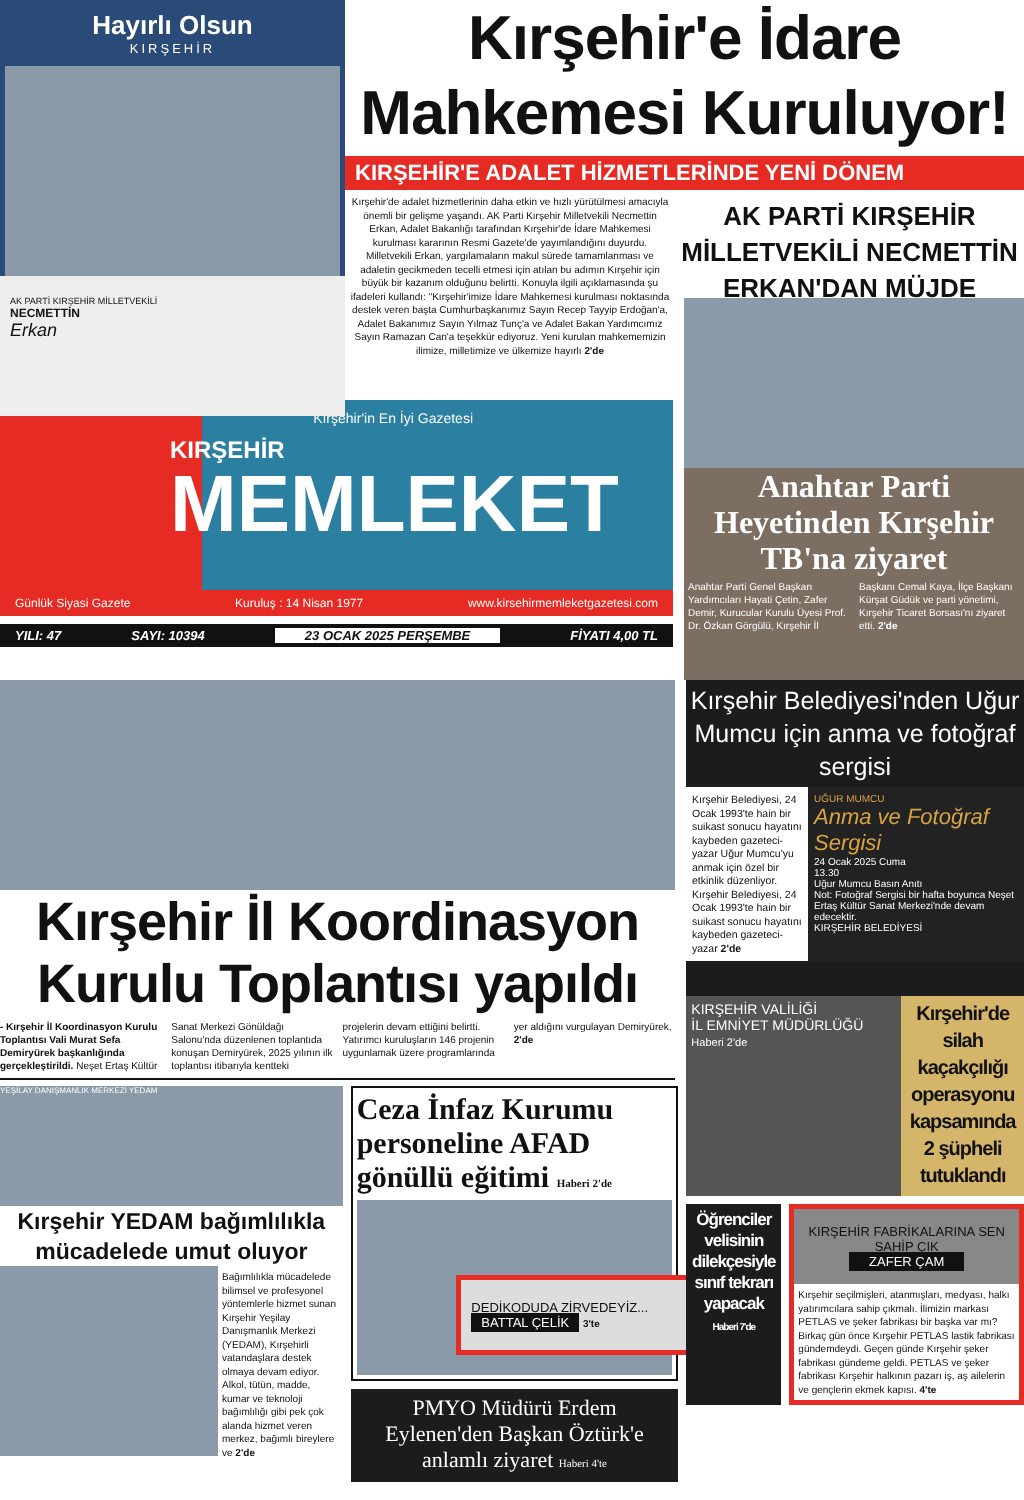Hayırlı Olsun
KIRŞEHİR
AK PARTİ KIRŞEHİR MİLLETVEKİLİ
NECMETTİN
Erkan
Kırşehir'e İdare
Mahkemesi Kuruluyor!
KIRŞEHİR'E ADALET HİZMETLERİNDE YENİ DÖNEM
Kırşehir'de adalet hizmetlerinin daha etkin ve hızlı yürütülmesi amacıyla önemli bir gelişme yaşandı. AK Parti Kırşehir Milletvekili Necmettin Erkan, Adalet Bakanlığı tarafından Kırşehir'de İdare Mahkemesi kurulması kararının Resmi Gazete'de yayımlandığını duyurdu. Milletvekili Erkan, yargılamaların makul sürede tamamlanması ve adaletin gecikmeden tecelli etmesi için atılan bu adımın Kırşehir için büyük bir kazanım olduğunu belirtti. Konuyla ilgili açıklamasında şu ifadeleri kullandı: "Kırşehir'imize İdare Mahkemesi kurulması noktasında destek veren başta Cumhurbaşkanımız Sayın Recep Tayyip Erdoğan'a, Adalet Bakanımız Sayın Yılmaz Tunç'a ve Adalet Bakan Yardımcımız Sayın Ramazan Can'a teşekkür ediyoruz. Yeni kurulan mahkememizin ilimize, milletimize ve ülkemize hayırlı 2'de
AK PARTİ KIRŞEHİR MİLLETVEKİLİ NECMETTİN ERKAN'DAN MÜJDE
Kırşehir'in En İyi Gazetesi
KIRŞEHİR
MEMLEKET
Günlük Siyasi Gazete Kuruluş : 14 Nisan 1977 www.kirsehirmemleketgazetesi.com
YILI: 47 SAYI: 10394 23 OCAK 2025 PERŞEMBE FİYATI 4,00 TL
Anahtar Parti Heyetinden Kırşehir TB'na ziyaret
Anahtar Parti Genel Başkan Yardımcıları Hayati Çetin, Zafer Demir, Kurucular Kurulu Üyesi Prof. Dr. Özkan Görgülü, Kırşehir İl Başkanı Cemal Kaya, İlçe Başkanı Kürşat Güdük ve parti yönetimi, Kırşehir Ticaret Borsası'nı ziyaret etti. 2'de
Kırşehir İl Koordinasyon Kurulu Toplantısı yapıldı
- Kırşehir İl Koordinasyon Kurulu Toplantısı Vali Murat Sefa Demiryürek başkanlığında gerçekleştirildi. Neşet Ertaş Kültür Sanat Merkezi Gönüldağı Salonu'nda düzenlenen toplantıda konuşan Demiryürek, 2025 yılının ilk toplantısı itibarıyla kentteki projelerin devam ettiğini belirtti. Yatırımcı kuruluşların 146 projenin uygunlamak üzere programlarında yer aldığını vurgulayan Demiryürek, 2'de
Kırşehir Belediyesi'nden Uğur Mumcu için anma ve fotoğraf sergisi
Kırşehir Belediyesi, 24 Ocak 1993'te hain bir suikast sonucu hayatını kaybeden gazeteci-yazar Uğur Mumcu'yu anmak için özel bir etkinlik düzenliyor. Kırşehir Belediyesi, 24 Ocak 1993'te hain bir suikast sonucu hayatını kaybeden gazeteci-yazar 2'de
UĞUR MUMCU
Anma ve Fotoğraf Sergisi
24 Ocak 2025 Cuma
13.30
Uğur Mumcu Basın Anıtı
Not: Fotoğraf Sergisi bir hafta boyunca Neşet Ertaş Kültür Sanat Merkezi'nde devam edecektir.
KIRŞEHİR BELEDİYESİ
YEŞİLAY DANIŞMANLIK MERKEZİ YEDAM
Kırşehir YEDAM bağımlılıkla mücadelede umut oluyor
Bağımlılıkla mücadelede bilimsel ve profesyonel yöntemlerle hizmet sunan Kırşehir Yeşilay Danışmanlık Merkezi (YEDAM), Kırşehirli vatandaşlara destek olmaya devam ediyor. Alkol, tütün, madde, kumar ve teknoloji bağımlılığı gibi pek çok alanda hizmet veren merkez, bağımlı bireylere ve 2'de
Ceza İnfaz Kurumu personeline AFAD gönüllü eğitimi Haberi 2'de
PMYO Müdürü Erdem Eylenen'den Başkan Öztürk'e anlamlı ziyaret Haberi 4'te
KIRŞEHİR VALİLİĞİ
İL EMNİYET MÜDÜRLÜĞÜ
Haberi 2'de
Kırşehir'de silah kaçakçılığı operasyonu kapsamında 2 şüpheli tutuklandı
Öğrenciler velisinin dilekçesiyle sınıf tekrarı yapacak Haberi 7'de
KIRŞEHİR FABRİKALARINA SEN SAHİP ÇIK
ZAFER ÇAM
Kırşehir seçilmişleri, atanmışları, medyası, halkı yatırımcılara sahip çıkmalı. İlimizin markası PETLAS ve şeker fabrikası bir başka var mı? Birkaç gün önce Kırşehir PETLAS lastik fabrikası gündemdeydi. Geçen günde Kırşehir şeker fabrikası gündeme geldi. PETLAS ve şeker fabrikası Kırşehir halkının pazarı iş, aş ailelerin ve gençlerin ekmek kapısı. 4'te
DEDİKODUDA ZİRVEDEYİZ...
BATTAL ÇELİK 3'te